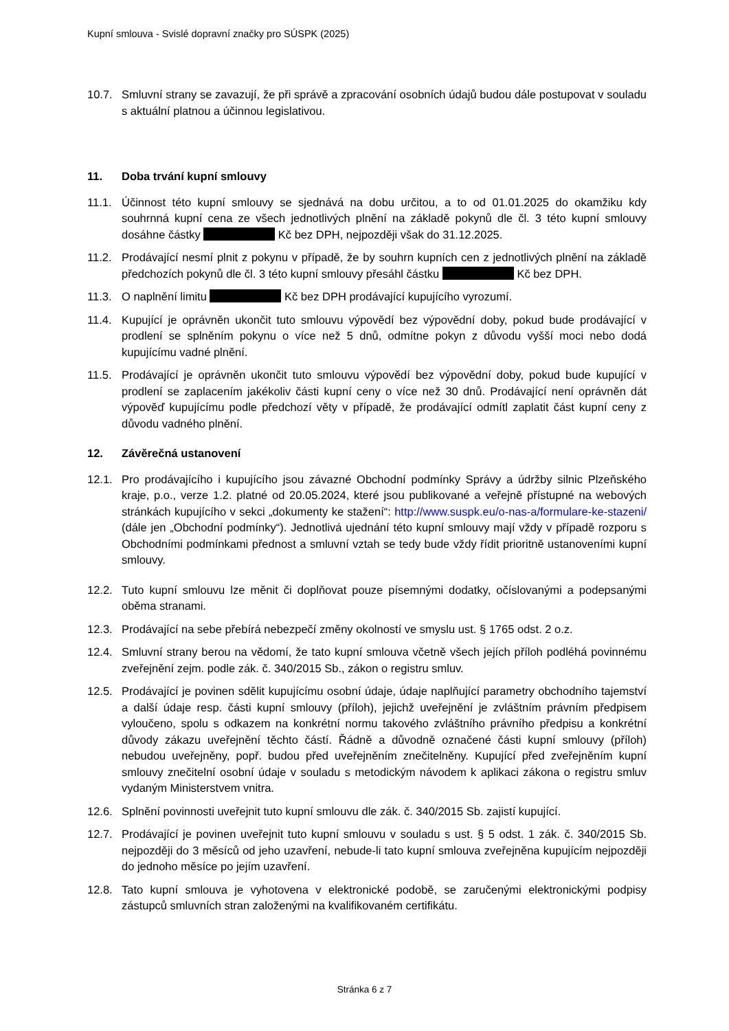Kupní smlouva - Svislé dopravní značky pro SÚSPK (2025)
10.7. Smluvní strany se zavazují, že při správě a zpracování osobních údajů budou dále postupovat v souladu s aktuální platnou a účinnou legislativou.
11. Doba trvání kupní smlouvy
11.1. Účinnost této kupní smlouvy se sjednává na dobu určitou, a to od 01.01.2025 do okamžiku kdy souhrnná kupní cena ze všech jednotlivých plnění na základě pokynů dle čl. 3 této kupní smlouvy dosáhne částky Kč bez DPH, nejpozději však do 31.12.2025.
11.2. Prodávající nesmí plnit z pokynu v případě, že by souhrn kupních cen z jednotlivých plnění na základě předchozích pokynů dle čl. 3 této kupní smlouvy přesáhl částku Kč bez DPH.
11.3. O naplnění limitu Kč bez DPH prodávající kupujícího vyrozumí.
11.4. Kupující je oprávněn ukončit tuto smlouvu výpovědí bez výpovědní doby, pokud bude prodávající v prodlení se splněním pokynu o více než 5 dnů, odmítne pokyn z důvodu vyšší moci nebo dodá kupujícímu vadné plnění.
11.5. Prodávající je oprávněn ukončit tuto smlouvu výpovědí bez výpovědní doby, pokud bude kupující v prodlení se zaplacením jakékoliv části kupní ceny o více než 30 dnů. Prodávající není oprávněn dát výpověď kupujícímu podle předchozí věty v případě, že prodávající odmítl zaplatit část kupní ceny z důvodu vadného plnění.
12. Závěrečná ustanovení
12.1. Pro prodávajícího i kupujícího jsou závazné Obchodní podmínky Správy a údržby silnic Plzeňského kraje, p.o., verze 1.2. platné od 20.05.2024, které jsou publikované a veřejně přístupné na webových stránkách kupujícího v sekci „dokumenty ke stažení“: http://www.suspk.eu/o-nas-a/formulare-ke-stazeni/ (dále jen „Obchodní podmínky“). Jednotlivá ujednání této kupní smlouvy mají vždy v případě rozporu s Obchodními podmínkami přednost a smluvní vztah se tedy bude vždy řídit prioritně ustanoveními kupní smlouvy.
12.2. Tuto kupní smlouvu lze měnit či doplňovat pouze písemnými dodatky, očíslovanými a podepsanými oběma stranami.
12.3. Prodávající na sebe přebírá nebezpečí změny okolností ve smyslu ust. § 1765 odst. 2 o.z.
12.4. Smluvní strany berou na vědomí, že tato kupní smlouva včetně všech jejích příloh podléhá povinnému zveřejnění zejm. podle zák. č. 340/2015 Sb., zákon o registru smluv.
12.5. Prodávající je povinen sdělit kupujícímu osobní údaje, údaje naplňující parametry obchodního tajemství a další údaje resp. části kupní smlouvy (příloh), jejichž uveřejnění je zvláštním právním předpisem vyloučeno, spolu s odkazem na konkrétní normu takového zvláštního právního předpisu a konkrétní důvody zákazu uveřejnění těchto částí. Řádně a důvodně označené části kupní smlouvy (příloh) nebudou uveřejněny, popř. budou před uveřejněním znečitelněny. Kupující před zveřejněním kupní smlouvy znečitelní osobní údaje v souladu s metodickým návodem k aplikaci zákona o registru smluv vydaným Ministerstvem vnitra.
12.6. Splnění povinnosti uveřejnit tuto kupní smlouvu dle zák. č. 340/2015 Sb. zajistí kupující.
12.7. Prodávající je povinen uveřejnit tuto kupní smlouvu v souladu s ust. § 5 odst. 1 zák. č. 340/2015 Sb. nejpozději do 3 měsíců od jeho uzavření, nebude-li tato kupní smlouva zveřejněna kupujícím nejpozději do jednoho měsíce po jejím uzavření.
12.8. Tato kupní smlouva je vyhotovena v elektronické podobě, se zaručenými elektronickými podpisy zástupců smluvních stran založenými na kvalifikovaném certifikátu.
Stránka 6 z 7